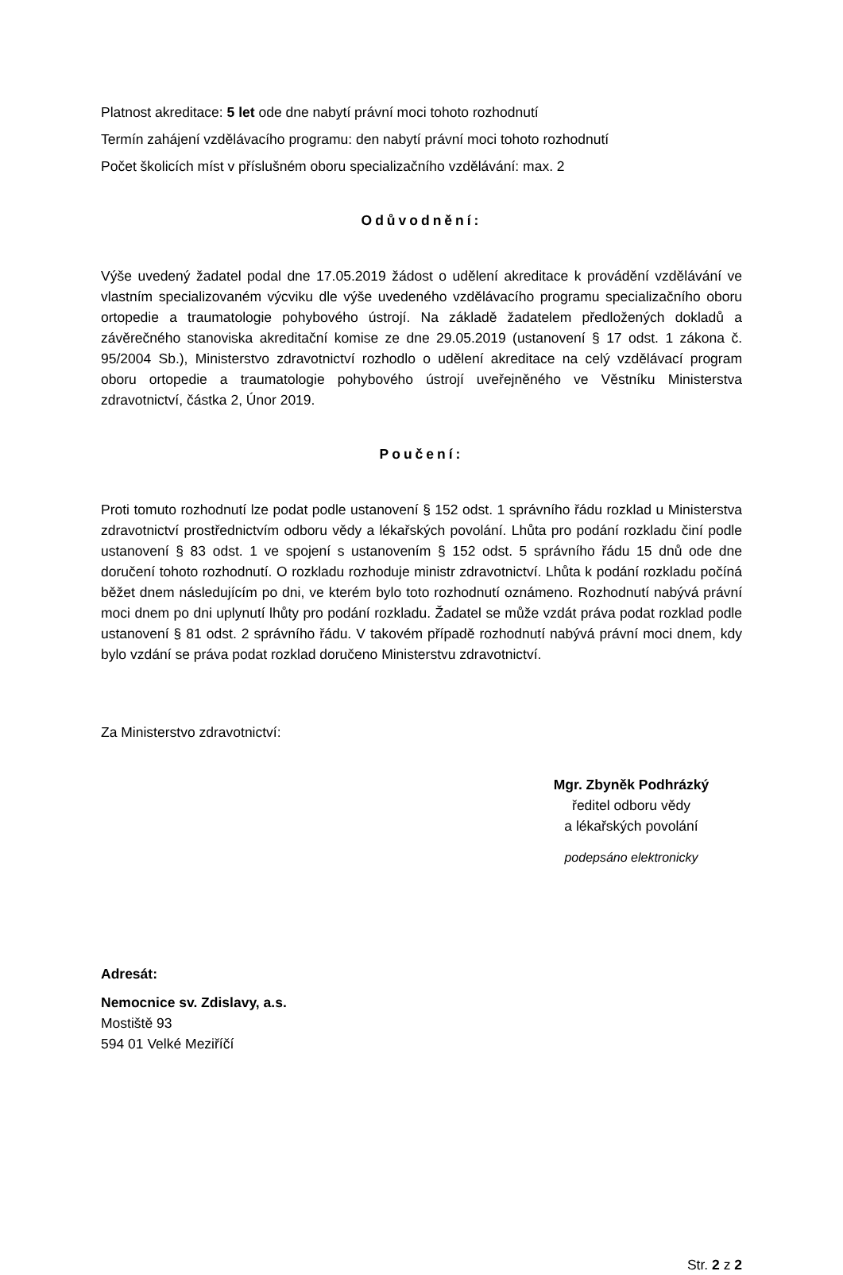Platnost akreditace: 5 let ode dne nabytí právní moci tohoto rozhodnutí
Termín zahájení vzdělávacího programu: den nabytí právní moci tohoto rozhodnutí
Počet školicích míst v příslušném oboru specializačního vzdělávání: max. 2
Odůvodnění:
Výše uvedený žadatel podal dne 17.05.2019 žádost o udělení akreditace k provádění vzdělávání ve vlastním specializovaném výcviku dle výše uvedeného vzdělávacího programu specializačního oboru ortopedie a traumatologie pohybového ústrojí. Na základě žadatelem předložených dokladů a závěrečného stanoviska akreditační komise ze dne 29.05.2019 (ustanovení § 17 odst. 1 zákona č. 95/2004 Sb.), Ministerstvo zdravotnictví rozhodlo o udělení akreditace na celý vzdělávací program oboru ortopedie a traumatologie pohybového ústrojí uveřejněného ve Věstníku Ministerstva zdravotnictví, částka 2, Únor 2019.
Poučení:
Proti tomuto rozhodnutí lze podat podle ustanovení § 152 odst. 1 správního řádu rozklad u Ministerstva zdravotnictví prostřednictvím odboru vědy a lékařských povolání. Lhůta pro podání rozkladu činí podle ustanovení § 83 odst. 1 ve spojení s ustanovením § 152 odst. 5 správního řádu 15 dnů ode dne doručení tohoto rozhodnutí. O rozkladu rozhoduje ministr zdravotnictví. Lhůta k podání rozkladu počíná běžet dnem následujícím po dni, ve kterém bylo toto rozhodnutí oznámeno. Rozhodnutí nabývá právní moci dnem po dni uplynutí lhůty pro podání rozkladu. Žadatel se může vzdát práva podat rozklad podle ustanovení § 81 odst. 2 správního řádu. V takovém případě rozhodnutí nabývá právní moci dnem, kdy bylo vzdání se práva podat rozklad doručeno Ministerstvu zdravotnictví.
Za Ministerstvo zdravotnictví:
Mgr. Zbyněk Podhrázký
ředitel odboru vědy
a lékařských povolání
podepsáno elektronicky
Adresát:
Nemocnice sv. Zdislavy, a.s.
Mostiště 93
594 01 Velké Meziříčí
Str. 2 z 2